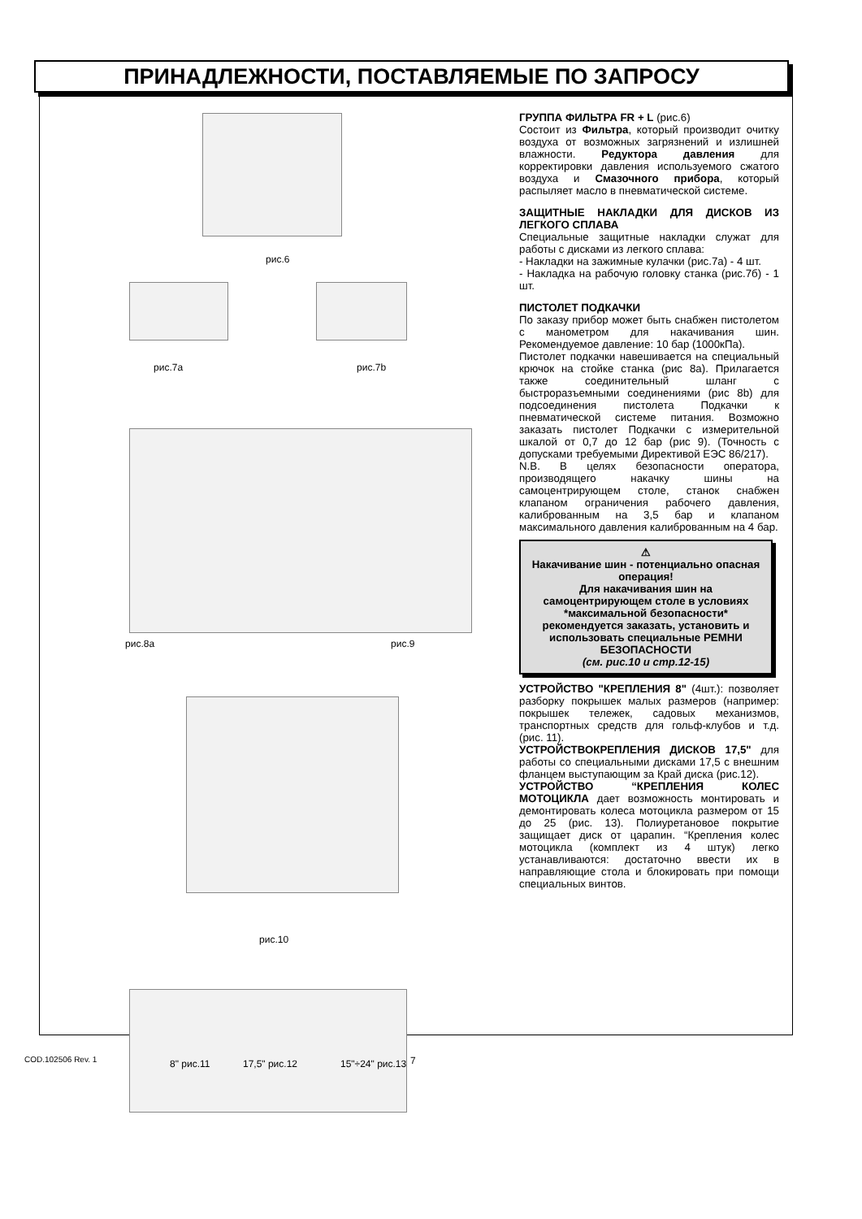ПРИНАДЛЕЖНОСТИ, ПОСТАВЛЯЕМЫЕ ПО ЗАПРОСУ
рис.6
рис.7a рис.7b
рис.8a рис.9
рис.10
8" рис.11 17,5" рис.12 15"÷24" рис.13
ГРУППА ФИЛЬТРА FR + L (рис.6)
Состоит из Фильтра, который производит очитку воздуха от возможных загрязнений и излишней влажности. Редуктора давления для корректировки давления используемого сжатого воздуха и Смазочного прибора, который распыляет масло в пневматической системе.
ЗАЩИТНЫЕ НАКЛАДКИ ДЛЯ ДИСКОВ ИЗ ЛЕГКОГО СПЛАВА
Специальные защитные накладки служат для работы с дисками из легкого сплава:
- Накладки на зажимные кулачки (рис.7а) - 4 шт.
- Накладка на рабочую головку станка (рис.7б) - 1 шт.
ПИСТОЛЕТ ПОДКАЧКИ
По заказу прибор может быть снабжен пистолетом с манометром для накачивания шин. Рекомендуемое давление: 10 бар (1000кПа).
Пистолет подкачки навешивается на специальный крючок на стойке станка (рис 8а). Прилагается также соединительный шланг с быстроразъемными соединениями (рис 8b) для подсоединения пистолета Подкачки к пневматической системе питания. Возможно заказать пистолет Подкачки с измерительной шкалой от 0,7 до 12 бар (рис 9). (Точность с допусками требуемыми Директивой ЕЭС 86/217).
N.B. В целях безопасности оператора, производящего накачку шины на самоцентрирующем столе, станок снабжен клапаном ограничения рабочего давления, калиброванным на 3,5 бар и клапаном максимального давления калиброванным на 4 бар.
⚠
Накачивание шин - потенциально опасная операция!
Для накачивания шин на самоцентрирующем столе в условиях *максимальной безопасности* рекомендуется заказать, установить и использовать специальные РЕМНИ БЕЗОПАСНОСТИ
(см. рис.10 и стр.12-15)
УСТРОЙСТВО "КРЕПЛЕНИЯ 8" (4шт.): позволяет разборку покрышек малых размеров (например: покрышек тележек, садовых механизмов, транспортных средств для гольф-клубов и т.д. (рис. 11).
УСТРОЙСТВОКРЕПЛЕНИЯ ДИСКОВ 17,5" для работы со специальными дисками 17,5 с внешним фланцем выступающим за Край диска (рис.12).
УСТРОЙСТВО “КРЕПЛЕНИЯ КОЛЕС МОТОЦИКЛА дает возможность монтировать и демонтировать колеса мотоцикла размером от 15 до 25 (рис. 13). Полиуретановое покрытие защищает диск от царапин. “Крепления колес мотоцикла (комплект из 4 штук) легко устанавливаются: достаточно ввести их в направляющие стола и блокировать при помощи специальных винтов.
COD.102506 Rev. 1 7